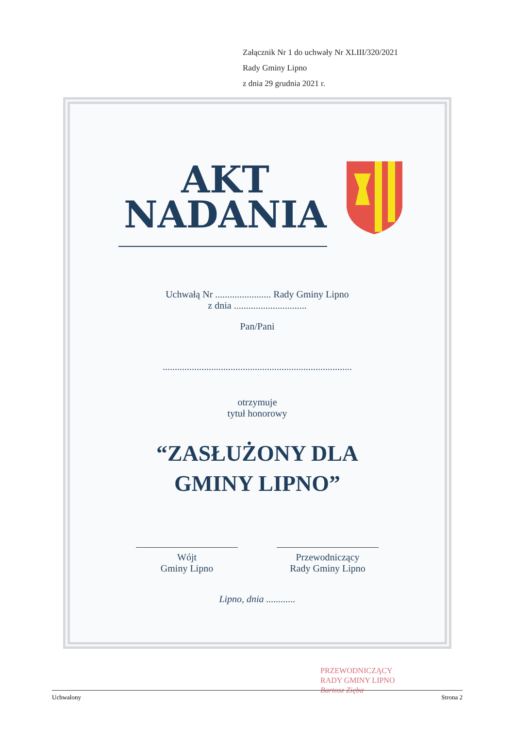Załącznik Nr 1 do uchwały Nr XLIII/320/2021
Rady Gminy Lipno
z dnia 29 grudnia 2021 r.
AKT
NADANIA
Uchwałą Nr ....................... Rady Gminy Lipno
z dnia ..............................
Pan/Pani
..............................................................................
otrzymuje
tytuł honorowy
“ZASŁUŻONY DLA
GMINY LIPNO”
Wójt
Gminy Lipno
Przewodniczący
Rady Gminy Lipno
Lipno, dnia ............
PRZEWODNICZĄCY
RADY GMINY LIPNO
Bartosz Zięba
Uchwalony Strona 2